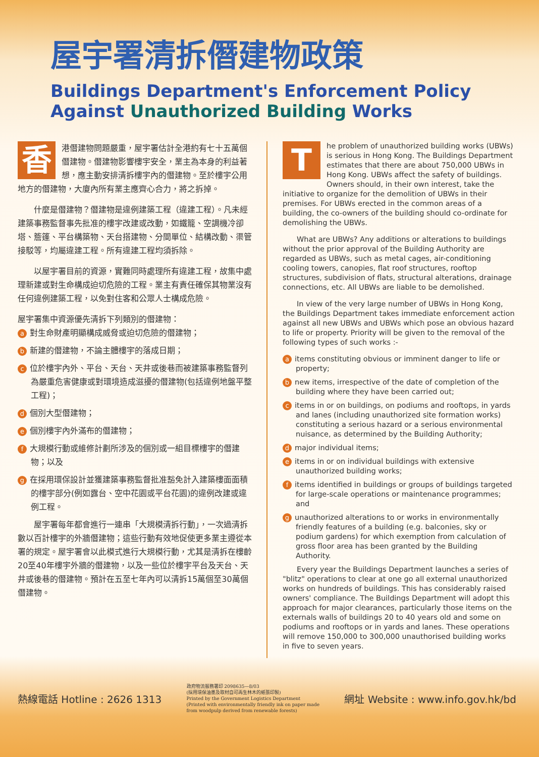屋宇署清拆僭建物政策
Buildings Department's Enforcement Policy
Against Unauthorized Building Works
香港僭建物問題嚴重，屋宇署估計全港約有七十五萬個僭建物。僭建物影響樓宇安全，業主為本身的利益著想，應主動安排清拆樓宇內的僭建物。至於樓宇公用地方的僭建物，大廈內所有業主應齊心合力，將之拆掉。
　　什麼是僭建物？僭建物是違例建築工程（違建工程）。凡未經建築事務監督事先批准的樓宇改建或改動，如鐵籠、空調機冷卻塔、簷篷、平台構築物、天台搭建物、分間單位、結構改動、渠管接駁等，均屬違建工程。所有違建工程均須拆除。
　　以屋宇署目前的資源，實難同時處理所有違建工程，故集中處理新建或對生命構成迫切危險的工程。業主有責任確保其物業沒有任何違例建築工程，以免對住客和公眾人士構成危險。
屋宇署集中資源優先清拆下列類別的僭建物：
a對生命財產明顯構成威脅或迫切危險的僭建物；
b新建的僭建物，不論主體樓宇的落成日期；
c位於樓宇內外、平台、天台、天井或後巷而被建築事務監督列為嚴重危害健康或對環境造成滋擾的僭建物(包括違例地盤平整工程)；
d個別大型僭建物；
e個別樓宇內外滿布的僭建物；
f大規模行動或維修計劃所涉及的個別或一組目標樓宇的僭建物；以及
g在採用環保設計並獲建築事務監督批准豁免計入建築樓面面積的樓宇部分(例如露台、空中花園或平台花園)的違例改建或違例工程。
　　屋宇署每年都會進行一連串「大規模清拆行動」，一次過清拆數以百計樓宇的外牆僭建物；這些行動有效地促使更多業主遵從本署的規定。屋宇署會以此模式進行大規模行動，尤其是清拆在樓齡20至40年樓宇外牆的僭建物，以及一些位於樓宇平台及天台、天井或後巷的僭建物。預計在五至七年內可以清拆15萬個至30萬個僭建物。
The problem of unauthorized building works (UBWs) is serious in Hong Kong. The Buildings Department estimates that there are about 750,000 UBWs in Hong Kong. UBWs affect the safety of buildings. Owners should, in their own interest, take the initiative to organize for the demolition of UBWs in their premises. For UBWs erected in the common areas of a building, the co-owners of the building should co-ordinate for demolishing the UBWs.
　　What are UBWs? Any additions or alterations to buildings without the prior approval of the Building Authority are regarded as UBWs, such as metal cages, air-conditioning cooling towers, canopies, flat roof structures, rooftop structures, subdivision of flats, structural alterations, drainage connections, etc. All UBWs are liable to be demolished.
　　In view of the very large number of UBWs in Hong Kong, the Buildings Department takes immediate enforcement action against all new UBWs and UBWs which pose an obvious hazard to life or property. Priority will be given to the removal of the following types of such works :-
aitems constituting obvious or imminent danger to life or property;
bnew items, irrespective of the date of completion of the building where they have been carried out;
citems in or on buildings, on podiums and rooftops, in yards and lanes (including unauthorized site formation works) constituting a serious hazard or a serious environmental nuisance, as determined by the Building Authority;
dmajor individual items;
eitems in or on individual buildings with extensive unauthorized building works;
fitems identified in buildings or groups of buildings targeted for large-scale operations or maintenance programmes; and
gunauthorized alterations to or works in environmentally friendly features of a building (e.g. balconies, sky or podium gardens) for which exemption from calculation of gross floor area has been granted by the Building Authority.
　　Every year the Buildings Department launches a series of "blitz" operations to clear at one go all external unauthorized works on hundreds of buildings. This has considerably raised owners' compliance. The Buildings Department will adopt this approach for major clearances, particularly those items on the externals walls of buildings 20 to 40 years old and some on podiums and rooftops or in yards and lanes. These operations will remove 150,000 to 300,000 unauthorised building works in five to seven years.
熱線電話 Hotline : 2626 1313
政府物流服務署印 2098635—8/03
(採用環保油墨及取材自可再生林木的紙張印製)
Printed by the Government Logistics Department
(Printed with environmentally friendly ink on paper made
from woodpulp derived from renewable forests)
網址 Website : www.info.gov.hk/bd